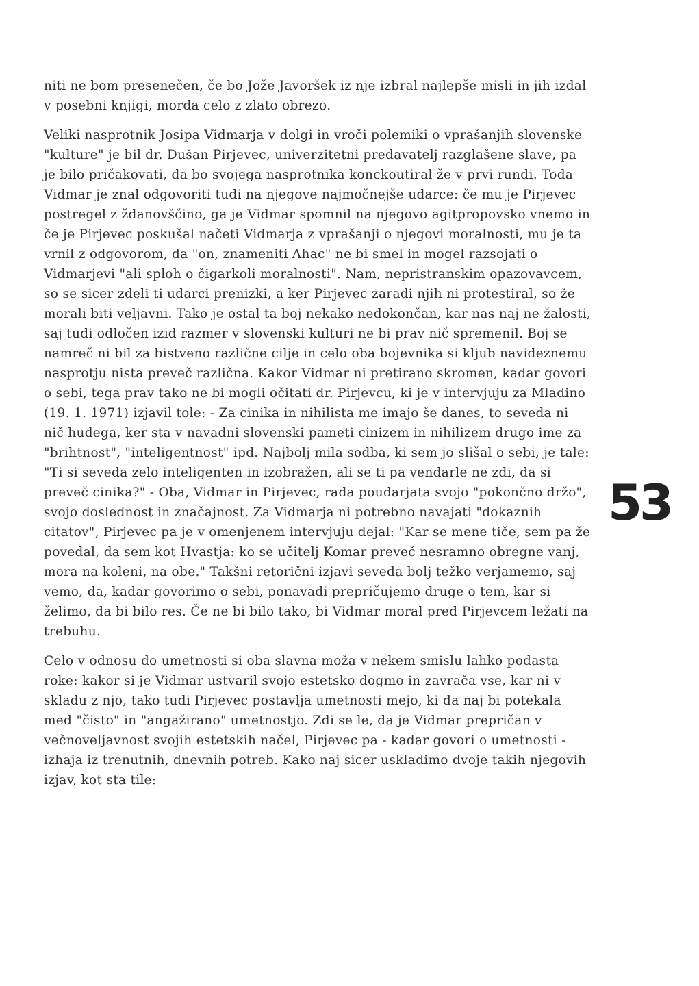niti ne bom presenečen, če bo Jože Javoršek iz nje izbral najlepše misli in jih izdal v posebni knjigi, morda celo z zlato obrezo.
Veliki nasprotnik Josipa Vidmarja v dolgi in vroči polemiki o vprašanjih slovenske "kulture" je bil dr. Dušan Pirjevec, univerzitetni predavatelj razglašene slave, pa je bilo pričakovati, da bo svojega nasprotnika konckoutiral že v prvi rundi. Toda Vidmar je znal odgovoriti tudi na njegove najmočnejše udarce: če mu je Pirjevec postregel z ždanovščino, ga je Vidmar spomnil na njegovo agitpropovsko vnemo in če je Pirjevec poskušal načeti Vidmarja z vprašanji o njegovi moralnosti, mu je ta vrnil z odgovorom, da "on, znameniti Ahac" ne bi smel in mogel razsojati o Vidmarjevi "ali sploh o čigarkoli moralnosti". Nam, nepristranskim opazovavcem, so se sicer zdeli ti udarci prenizki, a ker Pirjevec zaradi njih ni protestiral, so že morali biti veljavni. Tako je ostal ta boj nekako nedokončan, kar nas naj ne žalosti, saj tudi odločen izid razmer v slovenski kulturi ne bi prav nič spremenil. Boj se namreč ni bil za bistveno različne cilje in celo oba bojevnika si kljub navideznemu nasprotju nista preveč različna. Kakor Vidmar ni pretirano skromen, kadar govori o sebi, tega prav tako ne bi mogli očitati dr. Pirjevcu, ki je v intervjuju za Mladino (19. 1. 1971) izjavil tole: - Za cinika in nihilista me imajo še danes, to seveda ni nič hudega, ker sta v navadni slovenski pameti cinizem in nihilizem drugo ime za "brihtnost", "inteligentnost" ipd. Najbolj mila sodba, ki sem jo slišal o sebi, je tale: "Ti si seveda zelo inteligenten in izobražen, ali se ti pa vendarle ne zdi, da si preveč cinika?" - Oba, Vidmar in Pirjevec, rada poudarjata svojo "pokončno držo", svojo doslednost in značajnost. Za Vidmarja ni potrebno navajati "dokaznih citatov", Pirjevec pa je v omenjenem intervjuju dejal: "Kar se mene tiče, sem pa že povedal, da sem kot Hvastja: ko se učitelj Komar preveč nesramno obregne vanj, mora na koleni, na obe." Takšni retorični izjavi seveda bolj težko verjamemo, saj vemo, da, kadar govorimo o sebi, ponavadi prepričujemo druge o tem, kar si želimo, da bi bilo res. Če ne bi bilo tako, bi Vidmar moral pred Pirjevcem ležati na trebuhu.
Celo v odnosu do umetnosti si oba slavna moža v nekem smislu lahko podasta roke: kakor si je Vidmar ustvaril svojo estetsko dogmo in zavrača vse, kar ni v skladu z njo, tako tudi Pirjevec postavlja umetnosti mejo, ki da naj bi potekala med "čisto" in "angažirano" umetnostjo. Zdi se le, da je Vidmar prepričan v večnoveljavnost svojih estetskih načel, Pirjevec pa - kadar govori o umetnosti - izhaja iz trenutnih, dnevnih potreb. Kako naj sicer uskladimo dvoje takih njegovih izjav, kot sta tile:
53